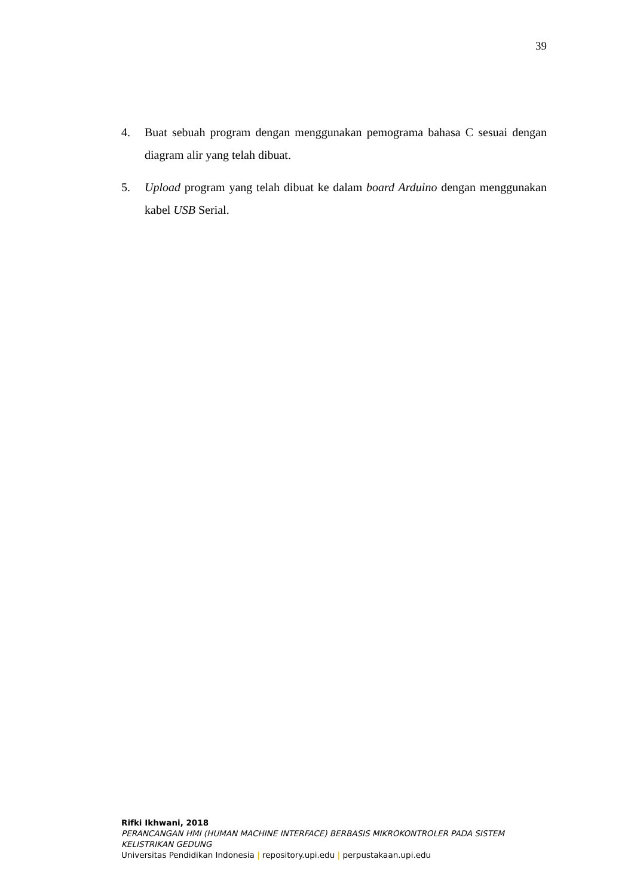39
4. Buat sebuah program dengan menggunakan pemograma bahasa C sesuai dengan diagram alir yang telah dibuat.
5. Upload program yang telah dibuat ke dalam board Arduino dengan menggunakan kabel USB Serial.
Rifki Ikhwani, 2018
PERANCANGAN HMI (HUMAN MACHINE INTERFACE) BERBASIS MIKROKONTROLER PADA SISTEM KELISTRIKAN GEDUNG
Universitas Pendidikan Indonesia | repository.upi.edu | perpustakaan.upi.edu